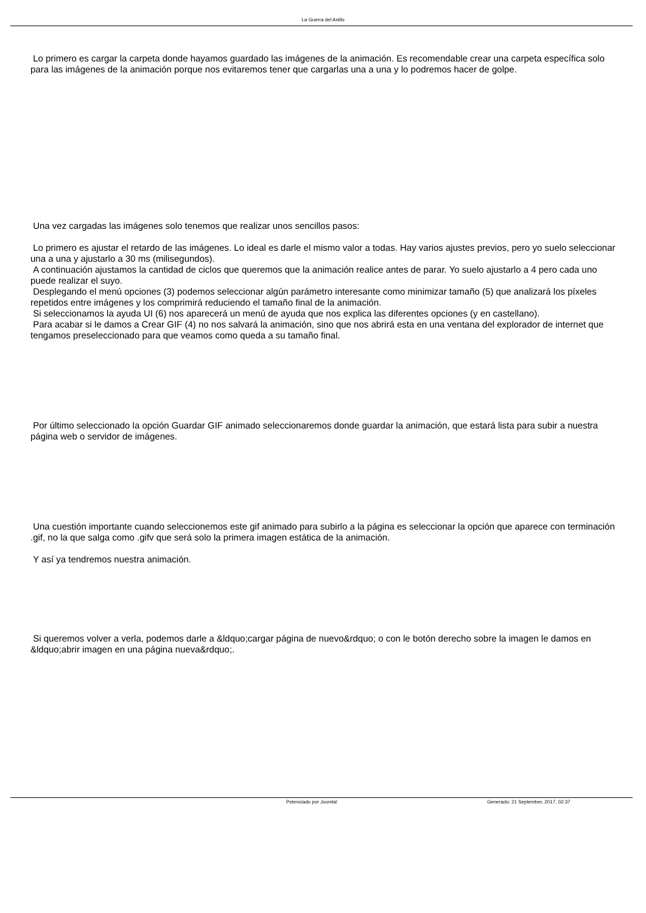La Guerra del Anillo
Lo primero es cargar la carpeta donde hayamos guardado las imágenes de la animación. Es recomendable crear una carpeta específica solo para las imágenes de la animación porque nos evitaremos tener que cargarlas una a una y lo podremos hacer de golpe.
Una vez cargadas las imágenes solo tenemos que realizar unos sencillos pasos:
Lo primero es ajustar el retardo de las imágenes. Lo ideal es darle el mismo valor a todas. Hay varios ajustes previos, pero yo suelo seleccionar una a una y ajustarlo a 30 ms (milisegundos).
A continuación ajustamos la cantidad de ciclos que queremos que la animación realice antes de parar. Yo suelo ajustarlo a 4 pero cada uno puede realizar el suyo.
Desplegando el menú opciones (3) podemos seleccionar algún parámetro interesante como minimizar tamaño (5) que analizará los píxeles repetidos entre imágenes y los comprimirá reduciendo el tamaño final de la animación.
Si seleccionamos la ayuda UI (6) nos aparecerá un menú de ayuda que nos explica las diferentes opciones (y en castellano).
Para acabar si le damos a Crear GIF (4) no nos salvará la animación, sino que nos abrirá esta en una ventana del explorador de internet que tengamos preseleccionado para que veamos como queda a su tamaño final.
Por último seleccionado la opción Guardar GIF animado seleccionaremos donde guardar la animación, que estará lista para subir a nuestra página web o servidor de imágenes.
Una cuestión importante cuando seleccionemos este gif animado para subirlo a la página es seleccionar la opción que aparece con terminación .gif, no la que salga como .gifv que será solo la primera imagen estática de la animación.
Y así ya tendremos nuestra animación.
Si queremos volver a verla, podemos darle a &ldquo;cargar página de nuevo&rdquo; o con le botón derecho sobre la imagen le damos en &ldquo;abrir imagen en una página nueva&rdquo;.
Potenciado por Joomla! Generado: 21 September, 2017, 02:37